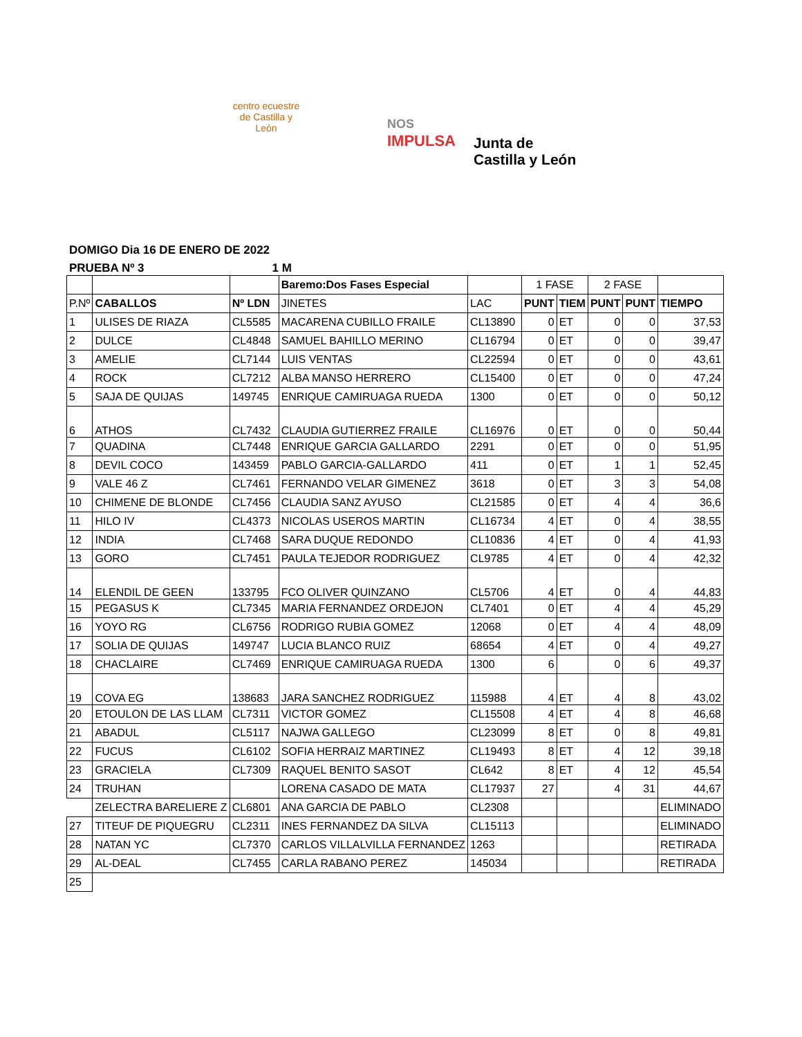centro ecuestre de Castilla y León
NOS
IMPULSA
Junta de
Castilla y León
DOMIGO Dia 16 DE ENERO DE 2022
PRUEBA Nº 3 1 M
| | | | Baremo:Dos Fases Especial | | 1 FASE | | 2 FASE | | |
| P.Nº | CABALLOS | Nº LDN | JINETES | LAC | PUNT | TIEM | PUNT | PUNT | TIEMPO |
| 1 | ULISES DE RIAZA | CL5585 | MACARENA CUBILLO FRAILE | CL13890 | 0 | ET | 0 | 0 | 37,53 |
| 2 | DULCE | CL4848 | SAMUEL BAHILLO MERINO | CL16794 | 0 | ET | 0 | 0 | 39,47 |
| 3 | AMELIE | CL7144 | LUIS VENTAS | CL22594 | 0 | ET | 0 | 0 | 43,61 |
| 4 | ROCK | CL7212 | ALBA MANSO HERRERO | CL15400 | 0 | ET | 0 | 0 | 47,24 |
| 5 | SAJA DE QUIJAS | 149745 | ENRIQUE CAMIRUAGA RUEDA | 1300 | 0 | ET | 0 | 0 | 50,12 |
| 6 | ATHOS | CL7432 | CLAUDIA GUTIERREZ FRAILE | CL16976 | 0 | ET | 0 | 0 | 50,44 |
| 7 | QUADINA | CL7448 | ENRIQUE GARCIA GALLARDO | 2291 | 0 | ET | 0 | 0 | 51,95 |
| 8 | DEVIL COCO | 143459 | PABLO GARCIA-GALLARDO | 411 | 0 | ET | 1 | 1 | 52,45 |
| 9 | VALE 46 Z | CL7461 | FERNANDO VELAR GIMENEZ | 3618 | 0 | ET | 3 | 3 | 54,08 |
| 10 | CHIMENE DE BLONDE | CL7456 | CLAUDIA SANZ AYUSO | CL21585 | 0 | ET | 4 | 4 | 36,6 |
| 11 | HILO IV | CL4373 | NICOLAS USEROS MARTIN | CL16734 | 4 | ET | 0 | 4 | 38,55 |
| 12 | INDIA | CL7468 | SARA DUQUE REDONDO | CL10836 | 4 | ET | 0 | 4 | 41,93 |
| 13 | GORO | CL7451 | PAULA TEJEDOR RODRIGUEZ | CL9785 | 4 | ET | 0 | 4 | 42,32 |
| 14 | ELENDIL DE GEEN | 133795 | FCO OLIVER QUINZANO | CL5706 | 4 | ET | 0 | 4 | 44,83 |
| 15 | PEGASUS K | CL7345 | MARIA FERNANDEZ ORDEJON | CL7401 | 0 | ET | 4 | 4 | 45,29 |
| 16 | YOYO RG | CL6756 | RODRIGO RUBIA GOMEZ | 12068 | 0 | ET | 4 | 4 | 48,09 |
| 17 | SOLIA DE QUIJAS | 149747 | LUCIA BLANCO RUIZ | 68654 | 4 | ET | 0 | 4 | 49,27 |
| 18 | CHACLAIRE | CL7469 | ENRIQUE CAMIRUAGA RUEDA | 1300 | 6 | | 0 | 6 | 49,37 |
| 19 | COVA EG | 138683 | JARA SANCHEZ RODRIGUEZ | 115988 | 4 | ET | 4 | 8 | 43,02 |
| 20 | ETOULON DE LAS LLAM | CL7311 | VICTOR GOMEZ | CL15508 | 4 | ET | 4 | 8 | 46,68 |
| 21 | ABADUL | CL5117 | NAJWA GALLEGO | CL23099 | 8 | ET | 0 | 8 | 49,81 |
| 22 | FUCUS | CL6102 | SOFIA HERRAIZ MARTINEZ | CL19493 | 8 | ET | 4 | 12 | 39,18 |
| 23 | GRACIELA | CL7309 | RAQUEL BENITO SASOT | CL642 | 8 | ET | 4 | 12 | 45,54 |
| 24 | TRUHAN | | LORENA CASADO DE MATA | CL17937 | 27 | | 4 | 31 | 44,67 |
| | ZELECTRA BARELIERE Z | CL6801 | ANA GARCIA DE PABLO | CL2308 | | | | | ELIMINADO |
| 27 | TITEUF DE PIQUEGRU | CL2311 | INES FERNANDEZ DA SILVA | CL15113 | | | | | ELIMINADO |
| 28 | NATAN YC | CL7370 | CARLOS VILLALVILLA FERNANDEZ | 1263 | | | | | RETIRADA |
| 29 | AL-DEAL | CL7455 | CARLA RABANO PEREZ | 145034 | | | | | RETIRADA |
| 25 | | | | | | | | | |